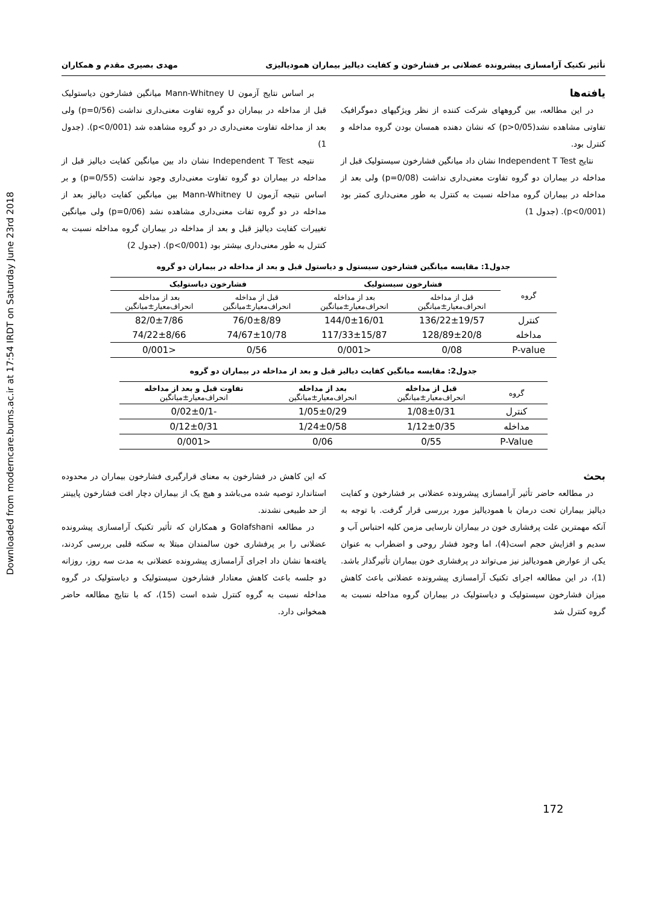Downloaded from moderncare.bums.ac.ir at 17:54 IRDT on Saturday June 23rd 2018
تأثیر تکنیک آرامسازی پیشرونده عضلانی بر فشارخون و کفایت دیالیز بیماران همودیالیزی مهدی بصیری مقدم و همکاران
یافته‌ها
در این مطالعه، بین گروههای شرکت کننده از نظر ویژگیهای دموگرافیک تفاوتی مشاهده نشد(p>0/05) که نشان دهنده همسان بودن گروه مداخله و کنترل بود.
نتایج Independent T Test نشان داد میانگین فشارخون سیستولیک قبل از مداخله در بیماران دو گروه تفاوت معنی‌داری نداشت (p=0/08) ولی بعد از مداخله در بیماران گروه مداخله نسبت به کنترل به طور معنی‌داری کمتر بود (p<0/001). (جدول 1)
بر اساس نتایج آزمون Mann-Whitney U میانگین فشارخون دیاستولیک قبل از مداخله در بیماران دو گروه تفاوت معنی‌داری نداشت (p=0/56) ولی بعد از مداخله تفاوت معنی‌داری در دو گروه مشاهده شد (p<0/001). (جدول 1)
نتیجه Independent T Test نشان داد بین میانگین کفایت دیالیز قبل از مداخله در بیماران دو گروه تفاوت معنی‌داری وجود نداشت (p=0/55) و بر اساس نتیجه آزمون Mann-Whitney U بین میانگین کفایت دیالیز بعد از مداخله در دو گروه تفات معنی‌داری مشاهده نشد (p=0/06) ولی میانگین تغییرات کفایت دیالیز قبل و بعد از مداخله در بیماران گروه مداخله نسبت به کنترل به طور معنی‌داری بیشتر بود (p<0/001). (جدول 2)
جدول1: مقایسه میانگین فشارخون سیستول و دیاستول قبل و بعد از مداخله در بیماران دو گروه
| گروه | فشارخون سیستولیک | | فشارخون دیاستولیک | |
| --- | --- | --- | --- | --- |
| | قبل از مداخله انحراف‌معیار±میانگین | بعد از مداخله انحراف‌معیار±میانگین | قبل از مداخله انحراف‌معیار±میانگین | بعد از مداخله انحراف‌معیار±میانگین |
| کنترل | 136/22±19/57 | 144/0±16/01 | 76/0±8/89 | 82/0±7/86 |
| مداخله | 128/89±20/8 | 117/33±15/87 | 74/67±10/78 | 74/22±8/66 |
| P-value | 0/08 | <0/001 | 0/56 | <0/001 |
جدول2: مقایسه میانگین کفایت دیالیز قبل و بعد از مداخله در بیماران دو گروه
| گروه | قبل از مداخله انحراف‌معیار±میانگین | بعد از مداخله انحراف‌معیار±میانگین | تفاوت قبل و بعد از مداخله انحراف‌معیار±میانگین |
| کنترل | 1/08±0/31 | 1/05±0/29 | -0/02±0/1 |
| مداخله | 1/12±0/35 | 1/24±0/58 | 0/12±0/31 |
| P-Value | 0/55 | 0/06 | <0/001 |
بحث
در مطالعه حاضر تأثیر آرامسازی پیشرونده عضلانی بر فشارخون و کفایت دیالیز بیماران تحت درمان با همودیالیز مورد بررسی قرار گرفت. با توجه به آنکه مهمترین علت پرفشاری خون در بیماران نارسایی مزمن کلیه احتباس آب و سدیم و افزایش حجم است(4)، اما وجود فشار روحی و اضطراب به عنوان یکی از عوارض همودیالیز نیز می‌تواند در پرفشاری خون بیماران تأثیرگذار باشد.(1)، در این مطالعه اجرای تکنیک آرامسازی پیشرونده عضلانی باعث کاهش میزان فشارخون سیستولیک و دیاستولیک در بیماران گروه مداخله نسبت به گروه کنترل شد
که این کاهش در فشارخون به معنای قرارگیری فشارخون بیماران در محدوده استاندارد توصیه شده می‌باشد و هیچ یک از بیماران دچار افت فشارخون پایینتر از حد طبیعی نشدند.
در مطالعه Golafshani و همکاران که تأثیر تکنیک آرامسازی پیشرونده عضلانی را بر پرفشاری خون سالمندان مبتلا به سکته قلبی بررسی کردند، یافته‌ها نشان داد اجرای آرامسازی پیشرونده عضلانی به مدت سه روز، روزانه دو جلسه باعث کاهش معنادار فشارخون سیستولیک و دیاستولیک در گروه مداخله نسبت به گروه کنترل شده است (15)، که با نتایج مطالعه حاضر همخوانی دارد.
172